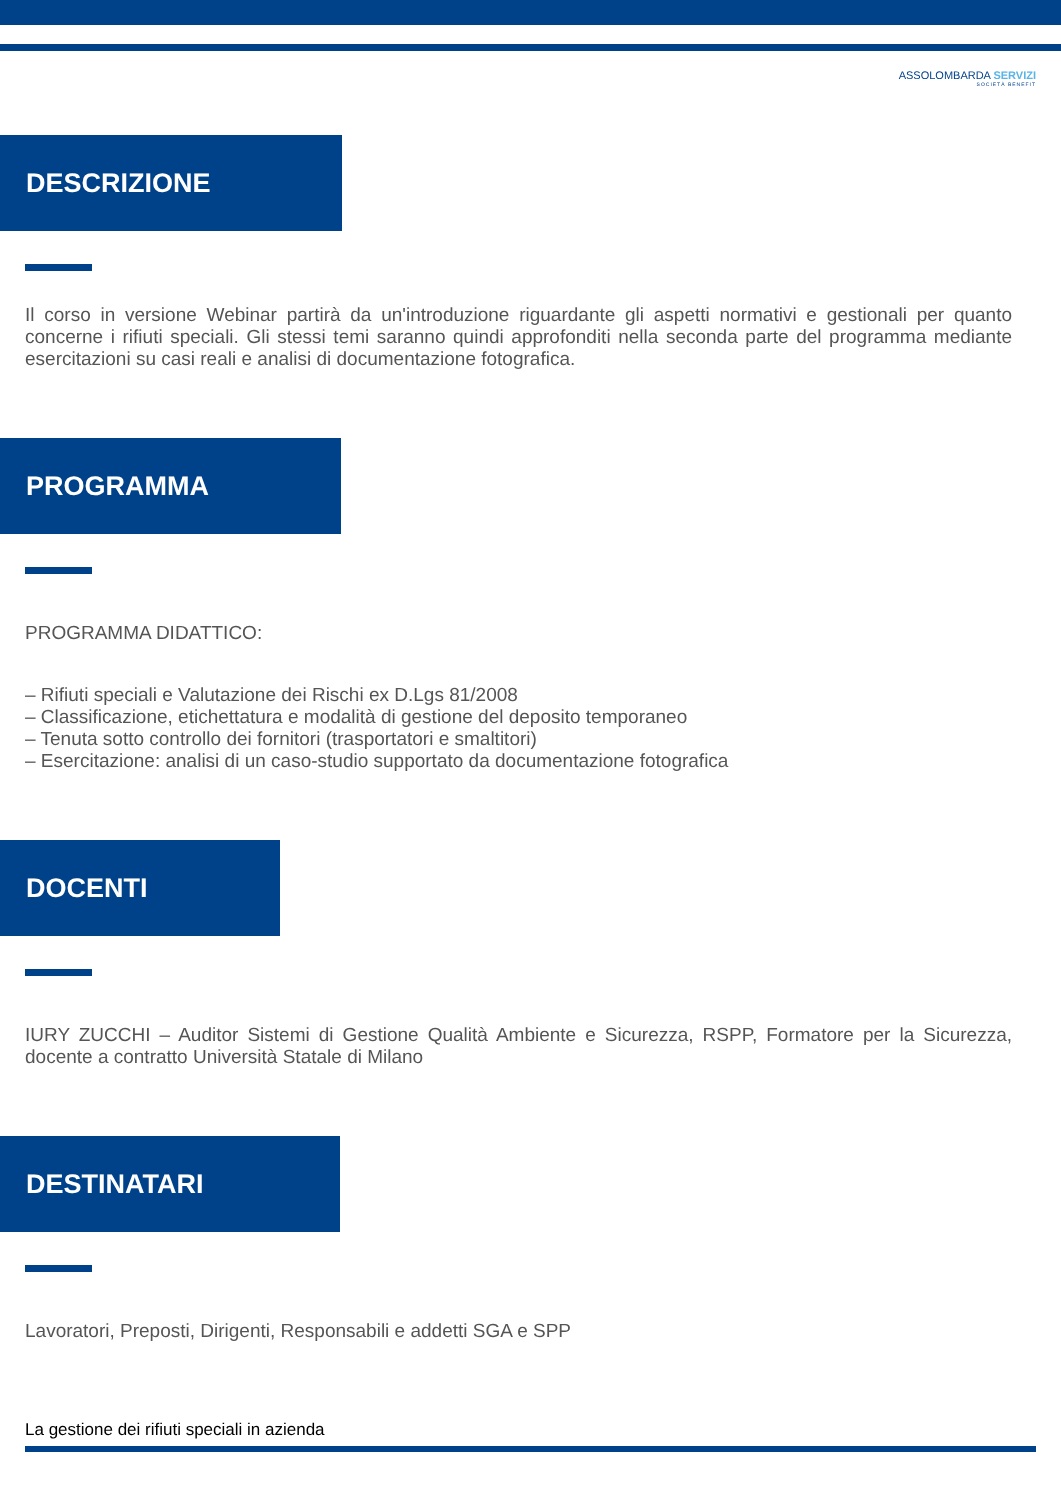ASSOLOMBARDA SERVIZI
SOCIETÀ BENEFIT
DESCRIZIONE
Il corso in versione Webinar partirà da un'introduzione riguardante gli aspetti normativi e gestionali per quanto concerne i rifiuti speciali. Gli stessi temi saranno quindi approfonditi nella seconda parte del programma mediante esercitazioni su casi reali e analisi di documentazione fotografica.
PROGRAMMA
PROGRAMMA DIDATTICO:
– Rifiuti speciali e Valutazione dei Rischi ex D.Lgs 81/2008
– Classificazione, etichettatura e modalità di gestione del deposito temporaneo
– Tenuta sotto controllo dei fornitori (trasportatori e smaltitori)
– Esercitazione: analisi di un caso-studio supportato da documentazione fotografica
DOCENTI
IURY ZUCCHI – Auditor Sistemi di Gestione Qualità Ambiente e Sicurezza, RSPP, Formatore per la Sicurezza, docente a contratto Università Statale di Milano
DESTINATARI
Lavoratori, Preposti, Dirigenti, Responsabili e addetti SGA e SPP
La gestione dei rifiuti speciali in azienda